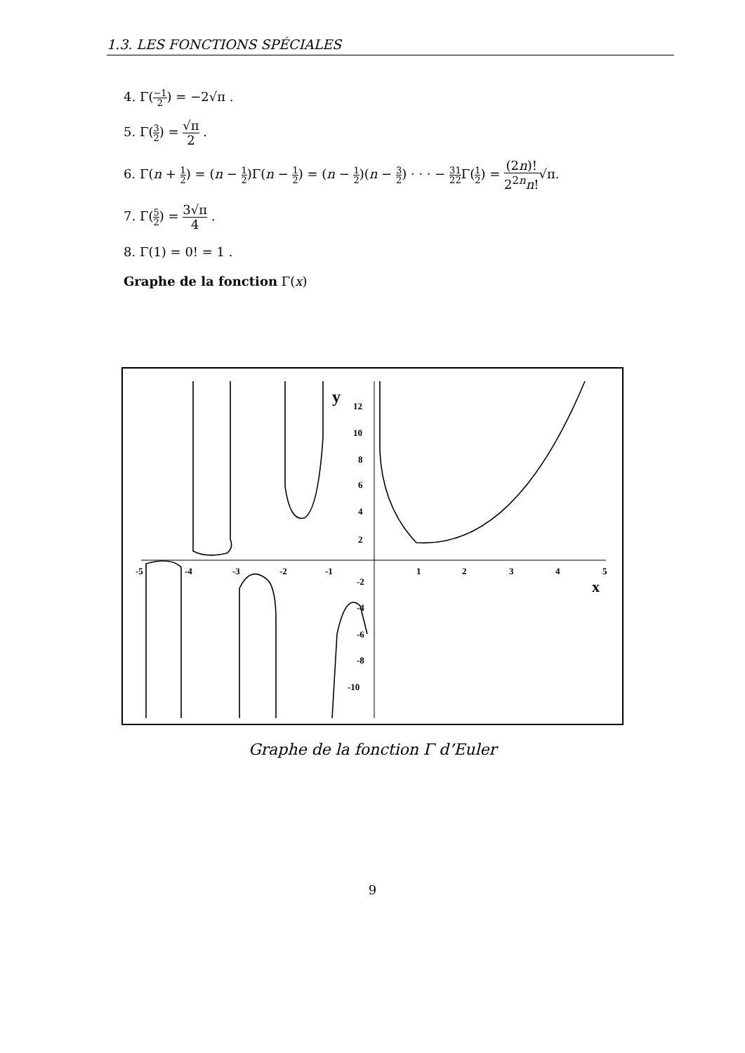1.3. LES FONCTIONS SPÉCIALES
4. Γ(−1 2) = −2√π .
5. Γ(3 2) = √π 2 .
6. Γ(n + 1 2) = (n − 1 2)Γ(n − 1 2) = (n − 1 2)(n − 3 2) · · · − 3 21 2 Γ(1 2) = (2n)! 2<sup>2n</sup>n!√π.
7. Γ(5 2) = 3√π 4 .
8. Γ(1) = 0! = 1 .
Graphe de la fonction Γ(x)
y
x
12
10
8
6
4
2
-2
-4
-6
-8
-10
-5
-4
-3
-2
-1
1
2
3
4
5
Graphe de la fonction Γ d’Euler
9